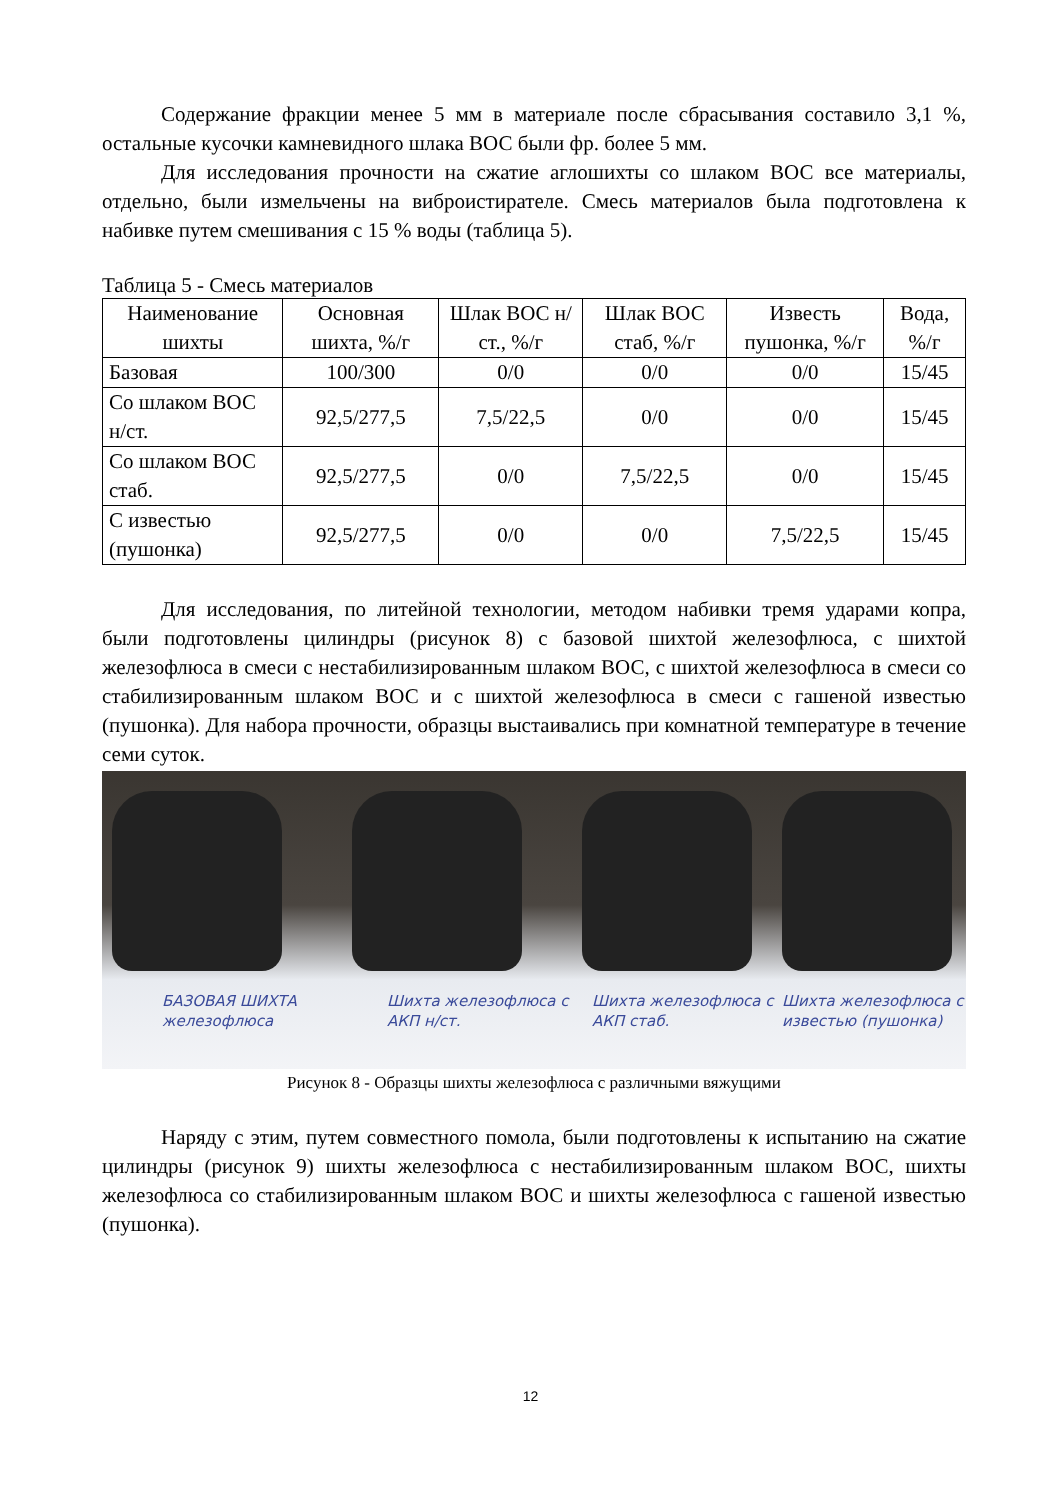Содержание фракции менее 5 мм в материале после сбрасывания составило 3,1 %, остальные кусочки камневидного шлака ВОС были фр. более 5 мм.
Для исследования прочности на сжатие аглошихты со шлаком ВОС все материалы, отдельно, были измельчены на виброистирателе. Смесь материалов была подготовлена к набивке путем смешивания с 15 % воды (таблица 5).
Таблица 5 - Смесь материалов
| Наименование шихты | Основная шихта, %/г | Шлак ВОС н/ст., %/г | Шлак ВОС стаб, %/г | Известь пушонка, %/г | Вода, %/г |
| --- | --- | --- | --- | --- | --- |
| Базовая | 100/300 | 0/0 | 0/0 | 0/0 | 15/45 |
| Со шлаком ВОС н/ст. | 92,5/277,5 | 7,5/22,5 | 0/0 | 0/0 | 15/45 |
| Со шлаком ВОС стаб. | 92,5/277,5 | 0/0 | 7,5/22,5 | 0/0 | 15/45 |
| С известью (пушонка) | 92,5/277,5 | 0/0 | 0/0 | 7,5/22,5 | 15/45 |
Для исследования, по литейной технологии, методом набивки тремя ударами копра, были подготовлены цилиндры (рисунок 8) с базовой шихтой железофлюса, с шихтой железофлюса в смеси с нестабилизированным шлаком ВОС, с шихтой железофлюса в смеси со стабилизированным шлаком ВОС и с шихтой железофлюса в смеси с гашеной известью (пушонка). Для набора прочности, образцы выстаивались при комнатной температуре в течение семи суток.
БАЗОВАЯ ШИХТА железофлюса
Шихта железофлюса с АКП н/ст.
Шихта железофлюса с АКП стаб.
Шихта железофлюса с известью (пушонка)
Рисунок 8 - Образцы шихты железофлюса с различными вяжущими
Наряду с этим, путем совместного помола, были подготовлены к испытанию на сжатие цилиндры (рисунок 9) шихты железофлюса с нестабилизированным шлаком ВОС, шихты железофлюса со стабилизированным шлаком ВОС и шихты железофлюса с гашеной известью (пушонка).
12